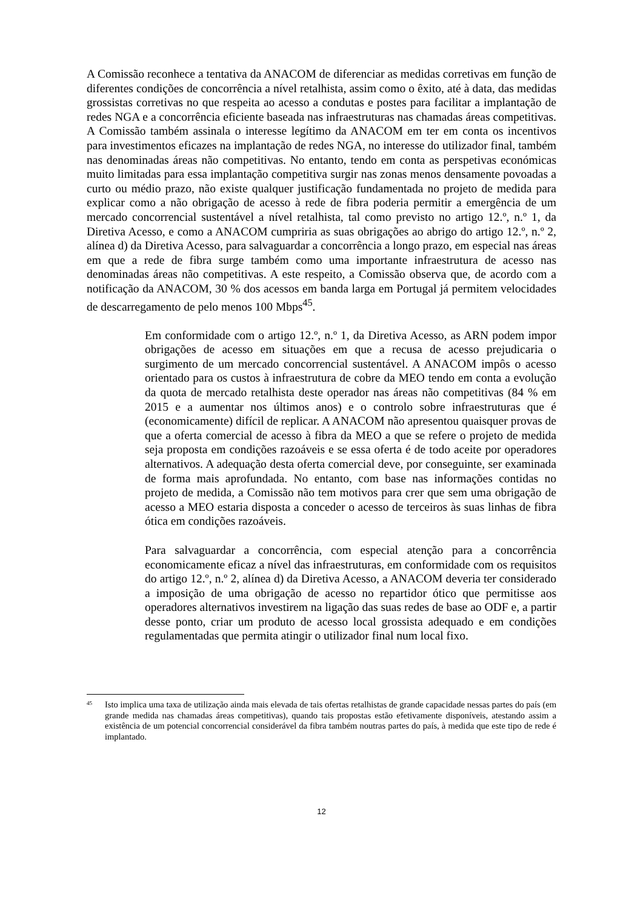A Comissão reconhece a tentativa da ANACOM de diferenciar as medidas corretivas em função de diferentes condições de concorrência a nível retalhista, assim como o êxito, até à data, das medidas grossistas corretivas no que respeita ao acesso a condutas e postes para facilitar a implantação de redes NGA e a concorrência eficiente baseada nas infraestruturas nas chamadas áreas competitivas. A Comissão também assinala o interesse legítimo da ANACOM em ter em conta os incentivos para investimentos eficazes na implantação de redes NGA, no interesse do utilizador final, também nas denominadas áreas não competitivas. No entanto, tendo em conta as perspetivas económicas muito limitadas para essa implantação competitiva surgir nas zonas menos densamente povoadas a curto ou médio prazo, não existe qualquer justificação fundamentada no projeto de medida para explicar como a não obrigação de acesso à rede de fibra poderia permitir a emergência de um mercado concorrencial sustentável a nível retalhista, tal como previsto no artigo 12.º, n.º 1, da Diretiva Acesso, e como a ANACOM cumpriria as suas obrigações ao abrigo do artigo 12.º, n.º 2, alínea d) da Diretiva Acesso, para salvaguardar a concorrência a longo prazo, em especial nas áreas em que a rede de fibra surge também como uma importante infraestrutura de acesso nas denominadas áreas não competitivas. A este respeito, a Comissão observa que, de acordo com a notificação da ANACOM, 30 % dos acessos em banda larga em Portugal já permitem velocidades de descarregamento de pelo menos 100 Mbps<sup>45</sup>.
Em conformidade com o artigo 12.º, n.º 1, da Diretiva Acesso, as ARN podem impor obrigações de acesso em situações em que a recusa de acesso prejudicaria o surgimento de um mercado concorrencial sustentável. A ANACOM impôs o acesso orientado para os custos à infraestrutura de cobre da MEO tendo em conta a evolução da quota de mercado retalhista deste operador nas áreas não competitivas (84 % em 2015 e a aumentar nos últimos anos) e o controlo sobre infraestruturas que é (economicamente) difícil de replicar. A ANACOM não apresentou quaisquer provas de que a oferta comercial de acesso à fibra da MEO a que se refere o projeto de medida seja proposta em condições razoáveis e se essa oferta é de todo aceite por operadores alternativos. A adequação desta oferta comercial deve, por conseguinte, ser examinada de forma mais aprofundada. No entanto, com base nas informações contidas no projeto de medida, a Comissão não tem motivos para crer que sem uma obrigação de acesso a MEO estaria disposta a conceder o acesso de terceiros às suas linhas de fibra ótica em condições razoáveis.
Para salvaguardar a concorrência, com especial atenção para a concorrência economicamente eficaz a nível das infraestruturas, em conformidade com os requisitos do artigo 12.º, n.º 2, alínea d) da Diretiva Acesso, a ANACOM deveria ter considerado a imposição de uma obrigação de acesso no repartidor ótico que permitisse aos operadores alternativos investirem na ligação das suas redes de base ao ODF e, a partir desse ponto, criar um produto de acesso local grossista adequado e em condições regulamentadas que permita atingir o utilizador final num local fixo.
<sup>45</sup>
Isto implica uma taxa de utilização ainda mais elevada de tais ofertas retalhistas de grande capacidade nessas partes do país (em grande medida nas chamadas áreas competitivas), quando tais propostas estão efetivamente disponíveis, atestando assim a existência de um potencial concorrencial considerável da fibra também noutras partes do país, à medida que este tipo de rede é implantado.
12